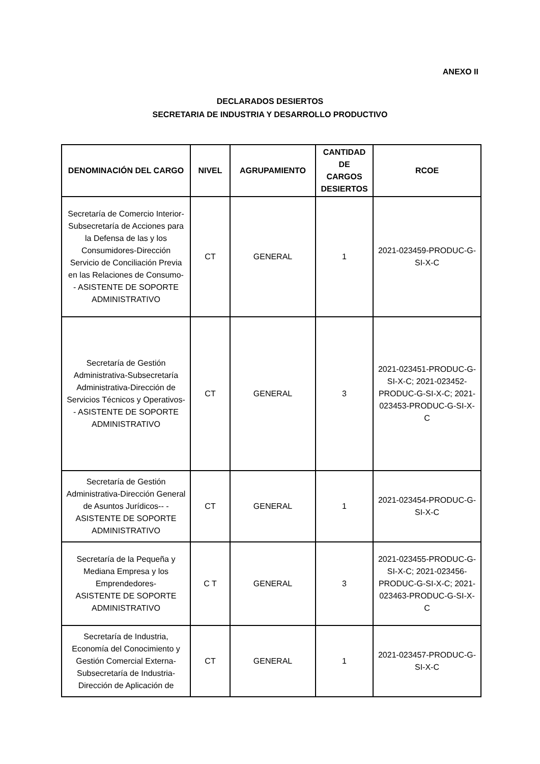ANEXO II
DECLARADOS DESIERTOS
SECRETARIA DE INDUSTRIA Y DESARROLLO PRODUCTIVO
| DENOMINACIÓN DEL CARGO | NIVEL | AGRUPAMIENTO | CANTIDAD DE CARGOS DESIERTOS | RCOE |
| --- | --- | --- | --- | --- |
| Secretaría de Comercio Interior-Subsecretaría de Acciones para la Defensa de las y los Consumidores-Dirección Servicio de Conciliación Previa en las Relaciones de Consumo- - ASISTENTE DE SOPORTE ADMINISTRATIVO | CT | GENERAL | 1 | 2021-023459-PRODUC-G-SI-X-C |
| Secretaría de Gestión Administrativa-Subsecretaría Administrativa-Dirección de Servicios Técnicos y Operativos- - ASISTENTE DE SOPORTE ADMINISTRATIVO | CT | GENERAL | 3 | 2021-023451-PRODUC-G-SI-X-C; 2021-023452-PRODUC-G-SI-X-C; 2021-023453-PRODUC-G-SI-X-C |
| Secretaría de Gestión Administrativa-Dirección General de Asuntos Jurídicos-- - ASISTENTE DE SOPORTE ADMINISTRATIVO | CT | GENERAL | 1 | 2021-023454-PRODUC-G-SI-X-C |
| Secretaría de la Pequeña y Mediana Empresa y los Emprendedores- ASISTENTE DE SOPORTE ADMINISTRATIVO | C T | GENERAL | 3 | 2021-023455-PRODUC-G-SI-X-C; 2021-023456-PRODUC-G-SI-X-C; 2021-023463-PRODUC-G-SI-X-C |
| Secretaría de Industria, Economía del Conocimiento y Gestión Comercial Externa-Subsecretaría de Industria-Dirección de Aplicación de | CT | GENERAL | 1 | 2021-023457-PRODUC-G-SI-X-C |